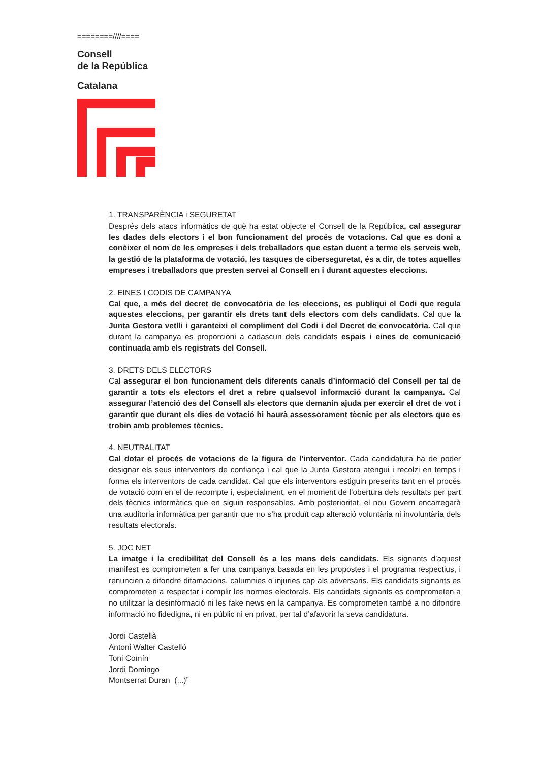========////====
Consell
de la República
Catalana
1. TRANSPARÈNCIA i SEGURETAT
Després dels atacs informàtics de què ha estat objecte el Consell de la República, cal assegurar les dades dels electors i el bon funcionament del procés de votacions. Cal que es doni a conèixer el nom de les empreses i dels treballadors que estan duent a terme els serveis web, la gestió de la plataforma de votació, les tasques de ciberseguretat, és a dir, de totes aquelles empreses i treballadors que presten servei al Consell en i durant aquestes eleccions.
2. EINES I CODIS DE CAMPANYA
Cal que, a més del decret de convocatòria de les eleccions, es publiqui el Codi que regula aquestes eleccions, per garantir els drets tant dels electors com dels candidats. Cal que la Junta Gestora vetlli i garanteixi el compliment del Codi i del Decret de convocatòria. Cal que durant la campanya es proporcioni a cadascun dels candidats espais i eines de comunicació continuada amb els registrats del Consell.
3. DRETS DELS ELECTORS
Cal assegurar el bon funcionament dels diferents canals d’informació del Consell per tal de garantir a tots els electors el dret a rebre qualsevol informació durant la campanya. Cal assegurar l’atenció des del Consell als electors que demanin ajuda per exercir el dret de vot i garantir que durant els dies de votació hi haurà assessorament tècnic per als electors que es trobin amb problemes tècnics.
4. NEUTRALITAT
Cal dotar el procés de votacions de la figura de l’interventor. Cada candidatura ha de poder designar els seus interventors de confiança i cal que la Junta Gestora atengui i recolzi en temps i forma els interventors de cada candidat. Cal que els interventors estiguin presents tant en el procés de votació com en el de recompte i, especialment, en el moment de l’obertura dels resultats per part dels tècnics informàtics que en siguin responsables. Amb posterioritat, el nou Govern encarregarà una auditoria informàtica per garantir que no s’ha produït cap alteració voluntària ni involuntària dels resultats electorals.
5. JOC NET
La imatge i la credibilitat del Consell és a les mans dels candidats. Els signants d’aquest manifest es comprometen a fer una campanya basada en les propostes i el programa respectius, i renuncien a difondre difamacions, calumnies o injuries cap als adversaris. Els candidats signants es comprometen a respectar i complir les normes electorals. Els candidats signants es comprometen a no utilitzar la desinformació ni les fake news en la campanya. Es comprometen també a no difondre informació no fidedigna, ni en públic ni en privat, per tal d’afavorir la seva candidatura.
Jordi Castellà
Antoni Walter Castelló
Toni Comín
Jordi Domingo
Montserrat Duran (...)”